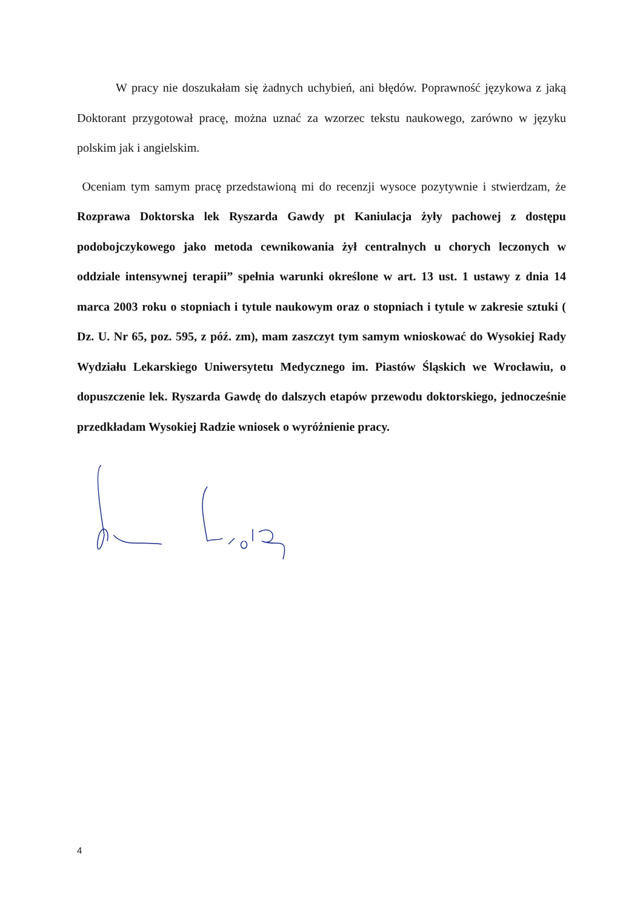W pracy nie doszukałam się żadnych uchybień, ani błędów. Poprawność językowa z jaką Doktorant przygotował pracę, można uznać za wzorzec tekstu naukowego, zarówno w języku polskim jak i angielskim.
Oceniam tym samym pracę przedstawioną mi do recenzji wysoce pozytywnie i stwierdzam, że Rozprawa Doktorska lek Ryszarda Gawdy pt Kaniulacja żyły pachowej z dostępu podobojczykowego jako metoda cewnikowania żył centralnych u chorych leczonych w oddziale intensywnej terapii” spełnia warunki określone w art. 13 ust. 1 ustawy z dnia 14 marca 2003 roku o stopniach i tytule naukowym oraz o stopniach i tytule w zakresie sztuki ( Dz. U. Nr 65, poz. 595, z póź. zm), mam zaszczyt tym samym wnioskować do Wysokiej Rady Wydziału Lekarskiego Uniwersytetu Medycznego im. Piastów Śląskich we Wrocławiu, o dopuszczenie lek. Ryszarda Gawdę do dalszych etapów przewodu doktorskiego, jednocześnie przedkładam Wysokiej Radzie wniosek o wyróżnienie pracy.
4